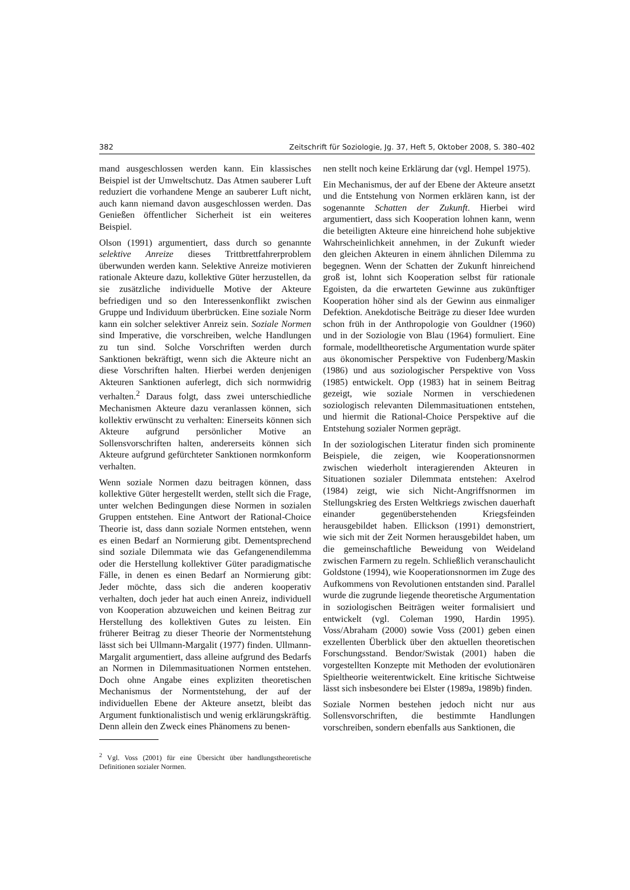382 Zeitschrift für Soziologie, Jg. 37, Heft 5, Oktober 2008, S. 380–402
mand ausgeschlossen werden kann. Ein klassisches Beispiel ist der Umweltschutz. Das Atmen sauberer Luft reduziert die vorhandene Menge an sauberer Luft nicht, auch kann niemand davon ausgeschlossen werden. Das Genießen öffentlicher Sicherheit ist ein weiteres Beispiel.
Olson (1991) argumentiert, dass durch so genannte selektive Anreize dieses Trittbrettfahrerproblem überwunden werden kann. Selektive Anreize motivieren rationale Akteure dazu, kollektive Güter herzustellen, da sie zusätzliche individuelle Motive der Akteure befriedigen und so den Interessenkonflikt zwischen Gruppe und Individuum überbrücken. Eine soziale Norm kann ein solcher selektiver Anreiz sein. Soziale Normen sind Imperative, die vorschreiben, welche Handlungen zu tun sind. Solche Vorschriften werden durch Sanktionen bekräftigt, wenn sich die Akteure nicht an diese Vorschriften halten. Hierbei werden denjenigen Akteuren Sanktionen auferlegt, dich sich normwidrig verhalten.<sup>2</sup> Daraus folgt, dass zwei unterschiedliche Mechanismen Akteure dazu veranlassen können, sich kollektiv erwünscht zu verhalten: Einerseits können sich Akteure aufgrund persönlicher Motive an Sollensvorschriften halten, andererseits können sich Akteure aufgrund gefürchteter Sanktionen normkonform verhalten.
Wenn soziale Normen dazu beitragen können, dass kollektive Güter hergestellt werden, stellt sich die Frage, unter welchen Bedingungen diese Normen in sozialen Gruppen entstehen. Eine Antwort der Rational-Choice Theorie ist, dass dann soziale Normen entstehen, wenn es einen Bedarf an Normierung gibt. Dementsprechend sind soziale Dilemmata wie das Gefangenendilemma oder die Herstellung kollektiver Güter paradigmatische Fälle, in denen es einen Bedarf an Normierung gibt: Jeder möchte, dass sich die anderen kooperativ verhalten, doch jeder hat auch einen Anreiz, individuell von Kooperation abzuweichen und keinen Beitrag zur Herstellung des kollektiven Gutes zu leisten. Ein früherer Beitrag zu dieser Theorie der Normentstehung lässt sich bei Ullmann-Margalit (1977) finden. Ullmann-Margalit argumentiert, dass alleine aufgrund des Bedarfs an Normen in Dilemmasituationen Normen entstehen. Doch ohne Angabe eines expliziten theoretischen Mechanismus der Normentstehung, der auf der individuellen Ebene der Akteure ansetzt, bleibt das Argument funktionalistisch und wenig erklärungskräftig. Denn allein den Zweck eines Phänomens zu benen-
<sup>2</sup> Vgl. Voss (2001) für eine Übersicht über handlungstheoretische Definitionen sozialer Normen.
nen stellt noch keine Erklärung dar (vgl. Hempel 1975).
Ein Mechanismus, der auf der Ebene der Akteure ansetzt und die Entstehung von Normen erklären kann, ist der sogenannte Schatten der Zukunft. Hierbei wird argumentiert, dass sich Kooperation lohnen kann, wenn die beteiligten Akteure eine hinreichend hohe subjektive Wahrscheinlichkeit annehmen, in der Zukunft wieder den gleichen Akteuren in einem ähnlichen Dilemma zu begegnen. Wenn der Schatten der Zukunft hinreichend groß ist, lohnt sich Kooperation selbst für rationale Egoisten, da die erwarteten Gewinne aus zukünftiger Kooperation höher sind als der Gewinn aus einmaliger Defektion. Anekdotische Beiträge zu dieser Idee wurden schon früh in der Anthropologie von Gouldner (1960) und in der Soziologie von Blau (1964) formuliert. Eine formale, modelltheoretische Argumentation wurde später aus ökonomischer Perspektive von Fudenberg/Maskin (1986) und aus soziologischer Perspektive von Voss (1985) entwickelt. Opp (1983) hat in seinem Beitrag gezeigt, wie soziale Normen in verschiedenen soziologisch relevanten Dilemmasituationen entstehen, und hiermit die Rational-Choice Perspektive auf die Entstehung sozialer Normen geprägt.
In der soziologischen Literatur finden sich prominente Beispiele, die zeigen, wie Kooperationsnormen zwischen wiederholt interagierenden Akteuren in Situationen sozialer Dilemmata entstehen: Axelrod (1984) zeigt, wie sich Nicht-Angriffsnormen im Stellungskrieg des Ersten Weltkriegs zwischen dauerhaft einander gegenüberstehenden Kriegsfeinden herausgebildet haben. Ellickson (1991) demonstriert, wie sich mit der Zeit Normen herausgebildet haben, um die gemeinschaftliche Beweidung von Weideland zwischen Farmern zu regeln. Schließlich veranschaulicht Goldstone (1994), wie Kooperationsnormen im Zuge des Aufkommens von Revolutionen entstanden sind. Parallel wurde die zugrunde liegende theoretische Argumentation in soziologischen Beiträgen weiter formalisiert und entwickelt (vgl. Coleman 1990, Hardin 1995). Voss/Abraham (2000) sowie Voss (2001) geben einen exzellenten Überblick über den aktuellen theoretischen Forschungsstand. Bendor/Swistak (2001) haben die vorgestellten Konzepte mit Methoden der evolutionären Spieltheorie weiterentwickelt. Eine kritische Sichtweise lässt sich insbesondere bei Elster (1989a, 1989b) finden.
Soziale Normen bestehen jedoch nicht nur aus Sollensvorschriften, die bestimmte Handlungen vorschreiben, sondern ebenfalls aus Sanktionen, die